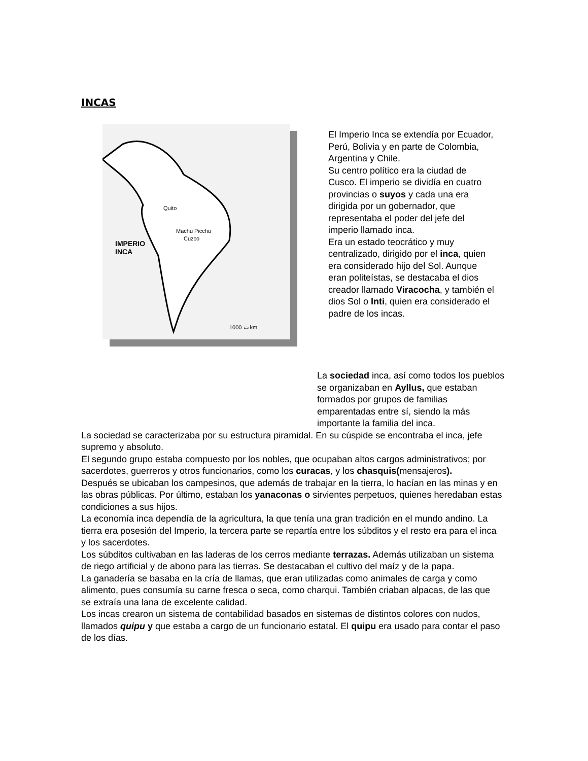INCAS
Quito
Machu Picchu
Cuzco
IMPERIO
INCA
1000 ▭ km
El Imperio Inca se extendía por Ecuador, Perú, Bolivia y en parte de Colombia, Argentina y Chile.
Su centro político era la ciudad de Cusco. El imperio se dividía en cuatro provincias o suyos y cada una era dirigida por un gobernador, que representaba el poder del jefe del imperio llamado inca.
Era un estado teocrático y muy centralizado, dirigido por el inca, quien era considerado hijo del Sol. Aunque eran politeístas, se destacaba el dios creador llamado Viracocha, y también el dios Sol o Inti, quien era considerado el padre de los incas.
La sociedad inca, así como todos los pueblos se organizaban en Ayllus, que estaban formados por grupos de familias emparentadas entre sí, siendo la más importante la familia del inca.
La sociedad se caracterizaba por su estructura piramidal. En su cúspide se encontraba el inca, jefe supremo y absoluto.
El segundo grupo estaba compuesto por los nobles, que ocupaban altos cargos administrativos; por sacerdotes, guerreros y otros funcionarios, como los curacas, y los chasquis(mensajeros).
Después se ubicaban los campesinos, que además de trabajar en la tierra, lo hacían en las minas y en las obras públicas. Por último, estaban los yanaconas o sirvientes perpetuos, quienes heredaban estas condiciones a sus hijos.
La economía inca dependía de la agricultura, la que tenía una gran tradición en el mundo andino. La tierra era posesión del Imperio, la tercera parte se repartía entre los súbditos y el resto era para el inca y los sacerdotes.
Los súbditos cultivaban en las laderas de los cerros mediante terrazas. Además utilizaban un sistema de riego artificial y de abono para las tierras. Se destacaban el cultivo del maíz y de la papa.
La ganadería se basaba en la cría de llamas, que eran utilizadas como animales de carga y como alimento, pues consumía su carne fresca o seca, como charqui. También criaban alpacas, de las que se extraía una lana de excelente calidad.
Los incas crearon un sistema de contabilidad basados en sistemas de distintos colores con nudos, llamados quipu y que estaba a cargo de un funcionario estatal. El quipu era usado para contar el paso de los días.